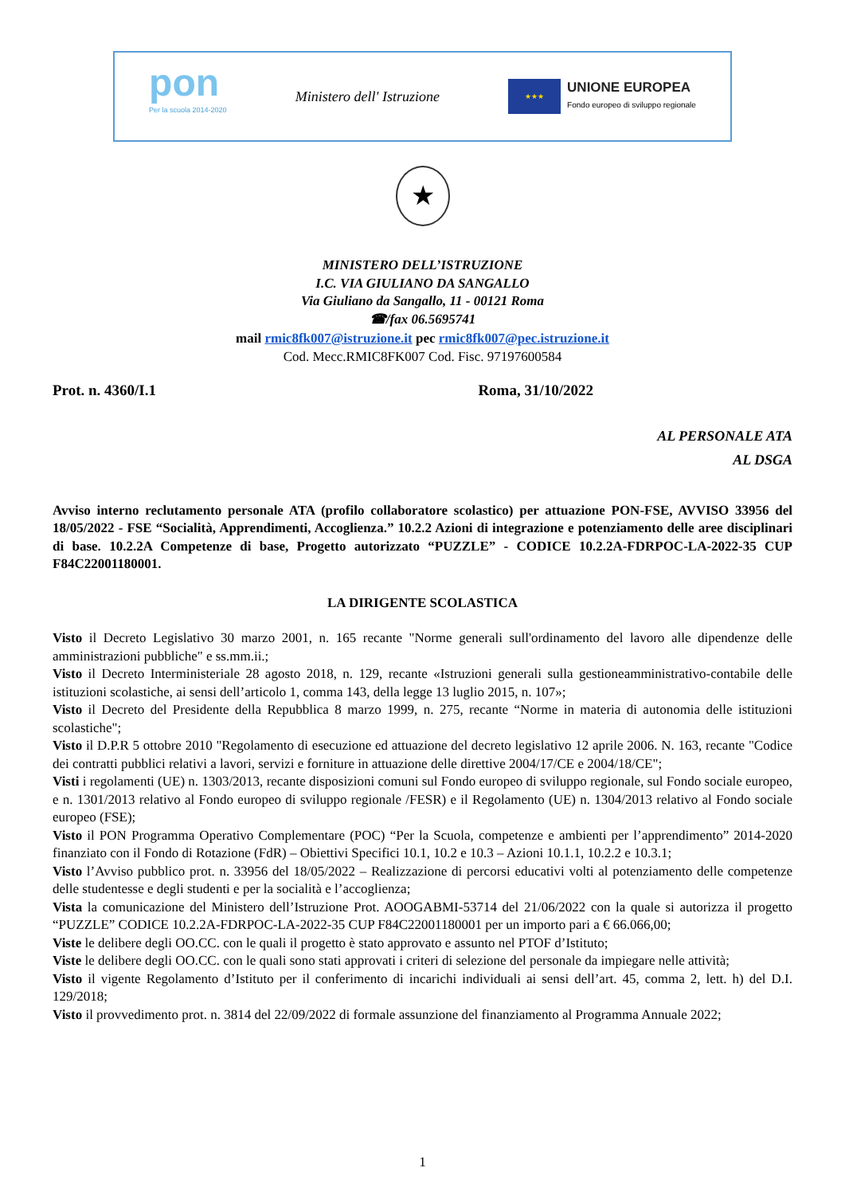pon
Per la scuola 2014-2020
Ministero dell' Istruzione
★★★
UNIONE EUROPEA
Fondo europeo di sviluppo regionale
★
MINISTERO DELL’ISTRUZIONE
I.C. VIA GIULIANO DA SANGALLO
Via Giuliano da Sangallo, 11 - 00121 Roma
☎/fax 06.5695741
mail rmic8fk007@istruzione.it pec rmic8fk007@pec.istruzione.it
Cod. Mecc.RMIC8FK007 Cod. Fisc. 97197600584
Prot. n. 4360/I.1 Roma, 31/10/2022
AL PERSONALE ATA
AL DSGA
Avviso interno reclutamento personale ATA (profilo collaboratore scolastico) per attuazione PON-FSE, AVVISO 33956 del 18/05/2022 - FSE “Socialità, Apprendimenti, Accoglienza.” 10.2.2 Azioni di integrazione e potenziamento delle aree disciplinari di base. 10.2.2A Competenze di base, Progetto autorizzato “PUZZLE” - CODICE 10.2.2A-FDRPOC-LA-2022-35 CUP F84C22001180001.
LA DIRIGENTE SCOLASTICA
Visto il Decreto Legislativo 30 marzo 2001, n. 165 recante "Norme generali sull'ordinamento del lavoro alle dipendenze delle amministrazioni pubbliche" e ss.mm.ii.;
Visto il Decreto Interministeriale 28 agosto 2018, n. 129, recante «Istruzioni generali sulla gestioneamministrativo-contabile delle istituzioni scolastiche, ai sensi dell’articolo 1, comma 143, della legge 13 luglio 2015, n. 107»;
Visto il Decreto del Presidente della Repubblica 8 marzo 1999, n. 275, recante “Norme in materia di autonomia delle istituzioni scolastiche";
Visto il D.P.R 5 ottobre 2010 "Regolamento di esecuzione ed attuazione del decreto legislativo 12 aprile 2006. N. 163, recante "Codice dei contratti pubblici relativi a lavori, servizi e forniture in attuazione delle direttive 2004/17/CE e 2004/18/CE";
Visti i regolamenti (UE) n. 1303/2013, recante disposizioni comuni sul Fondo europeo di sviluppo regionale, sul Fondo sociale europeo, e n. 1301/2013 relativo al Fondo europeo di sviluppo regionale /FESR) e il Regolamento (UE) n. 1304/2013 relativo al Fondo sociale europeo (FSE);
Visto il PON Programma Operativo Complementare (POC) “Per la Scuola, competenze e ambienti per l’apprendimento” 2014-2020 finanziato con il Fondo di Rotazione (FdR) – Obiettivi Specifici 10.1, 10.2 e 10.3 – Azioni 10.1.1, 10.2.2 e 10.3.1;
Visto l’Avviso pubblico prot. n. 33956 del 18/05/2022 – Realizzazione di percorsi educativi volti al potenziamento delle competenze delle studentesse e degli studenti e per la socialità e l’accoglienza;
Vista la comunicazione del Ministero dell’Istruzione Prot. AOOGABMI-53714 del 21/06/2022 con la quale si autorizza il progetto “PUZZLE” CODICE 10.2.2A-FDRPOC-LA-2022-35 CUP F84C22001180001 per un importo pari a € 66.066,00;
Viste le delibere degli OO.CC. con le quali il progetto è stato approvato e assunto nel PTOF d’Istituto;
Viste le delibere degli OO.CC. con le quali sono stati approvati i criteri di selezione del personale da impiegare nelle attività;
Visto il vigente Regolamento d’Istituto per il conferimento di incarichi individuali ai sensi dell’art. 45, comma 2, lett. h) del D.I. 129/2018;
Visto il provvedimento prot. n. 3814 del 22/09/2022 di formale assunzione del finanziamento al Programma Annuale 2022;
1